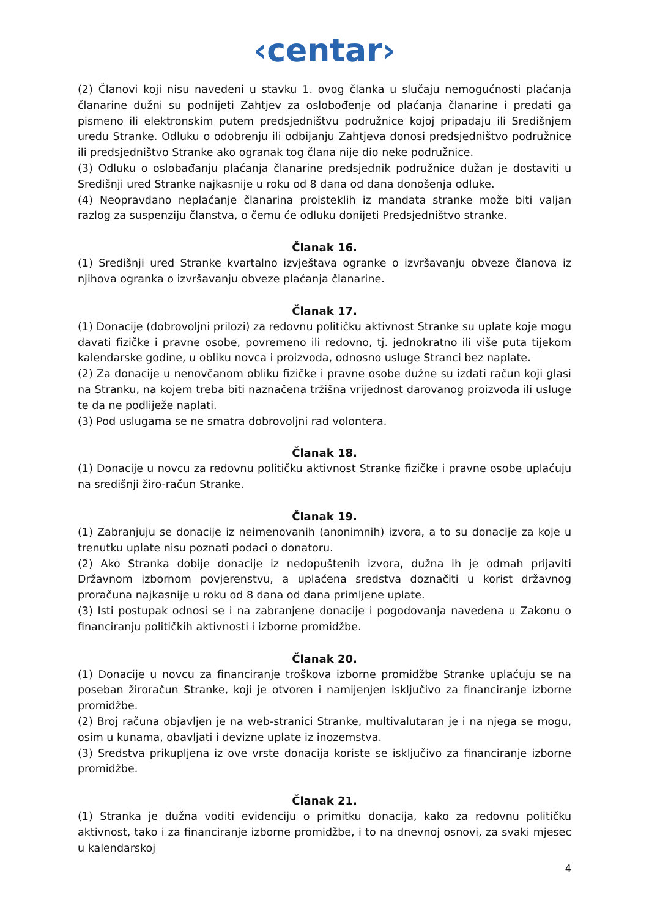‹centar›
(2) Članovi koji nisu navedeni u stavku 1. ovog članka u slučaju nemogućnosti plaćanja članarine dužni su podnijeti Zahtjev za oslobođenje od plaćanja članarine i predati ga pismeno ili elektronskim putem predsjedništvu podružnice kojoj pripadaju ili Središnjem uredu Stranke. Odluku o odobrenju ili odbijanju Zahtjeva donosi predsjedništvo podružnice ili predsjedništvo Stranke ako ogranak tog člana nije dio neke podružnice.
(3) Odluku o oslobađanju plaćanja članarine predsjednik podružnice dužan je dostaviti u Središnji ured Stranke najkasnije u roku od 8 dana od dana donošenja odluke.
(4) Neopravdano neplaćanje članarina proisteklih iz mandata stranke može biti valjan razlog za suspenziju članstva, o čemu će odluku donijeti Predsjedništvo stranke.
Članak 16.
(1) Središnji ured Stranke kvartalno izvještava ogranke o izvršavanju obveze članova iz njihova ogranka o izvršavanju obveze plaćanja članarine.
Članak 17.
(1) Donacije (dobrovoljni prilozi) za redovnu političku aktivnost Stranke su uplate koje mogu davati fizičke i pravne osobe, povremeno ili redovno, tj. jednokratno ili više puta tijekom kalendarske godine, u obliku novca i proizvoda, odnosno usluge Stranci bez naplate.
(2) Za donacije u nenovčanom obliku fizičke i pravne osobe dužne su izdati račun koji glasi na Stranku, na kojem treba biti naznačena tržišna vrijednost darovanog proizvoda ili usluge te da ne podliježe naplati.
(3) Pod uslugama se ne smatra dobrovoljni rad volontera.
Članak 18.
(1) Donacije u novcu za redovnu političku aktivnost Stranke fizičke i pravne osobe uplaćuju na središnji žiro-račun Stranke.
Članak 19.
(1) Zabranjuju se donacije iz neimenovanih (anonimnih) izvora, a to su donacije za koje u trenutku uplate nisu poznati podaci o donatoru.
(2) Ako Stranka dobije donacije iz nedopuštenih izvora, dužna ih je odmah prijaviti Državnom izbornom povjerenstvu, a uplaćena sredstva doznačiti u korist državnog proračuna najkasnije u roku od 8 dana od dana primljene uplate.
(3) Isti postupak odnosi se i na zabranjene donacije i pogodovanja navedena u Zakonu o financiranju političkih aktivnosti i izborne promidžbe.
Članak 20.
(1) Donacije u novcu za financiranje troškova izborne promidžbe Stranke uplaćuju se na poseban žiroračun Stranke, koji je otvoren i namijenjen isključivo za financiranje izborne promidžbe.
(2) Broj računa objavljen je na web-stranici Stranke, multivalutaran je i na njega se mogu, osim u kunama, obavljati i devizne uplate iz inozemstva.
(3) Sredstva prikupljena iz ove vrste donacija koriste se isključivo za financiranje izborne promidžbe.
Članak 21.
(1) Stranka je dužna voditi evidenciju o primitku donacija, kako za redovnu političku aktivnost, tako i za financiranje izborne promidžbe, i to na dnevnoj osnovi, za svaki mjesec u kalendarskoj
4